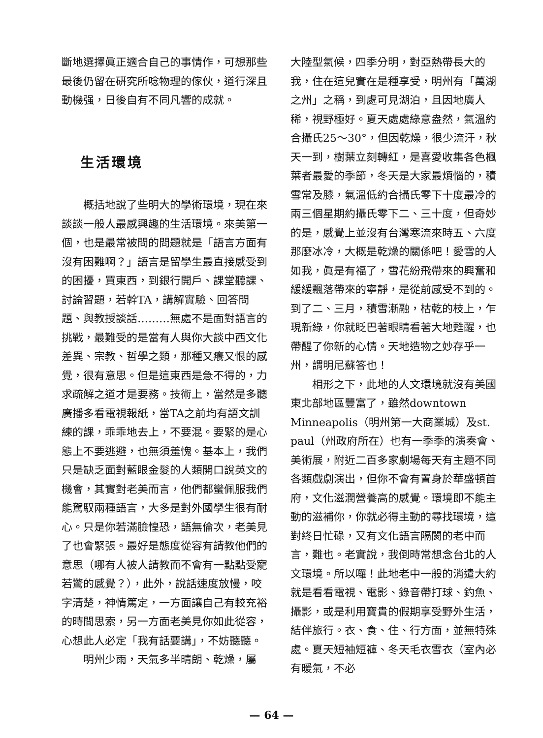斷地選擇眞正適合自己的事情作，可想那些最後仍留在硏究所唸物理的傢伙，道行深且動機强，日後自有不同凡響的成就。
生活環境
概括地說了些明大的學術環境，現在來談談一般人最感興趣的生活環境。來美第一個，也是最常被問的問題就是「語言方面有沒有困難啊？」語言是留學生最直接感受到的困擾，買東西，到銀行開戶、課堂聽課、討論習題，若幹TA，講解實驗、回答問題、與教授談話………無處不是面對語言的挑戰，最難受的是當有人與你大談中西文化差異、宗教、哲學之類，那種又癢又恨的感覺，很有意思。但是這東西是急不得的，力求疏解之道才是要務。技術上，當然是多聽廣播多看電視報紙，當TA之前均有語文訓練的課，乖乖地去上，不要混。要緊的是心態上不要逃避，也無須羞愧。基本上，我們只是缺乏面對藍眼金髮的人類開口說英文的機會，其實對老美而言，他們都蠻佩服我們能駕馭兩種語言，大多是對外國學生很有耐心。只是你若滿臉惶恐，語無倫次，老美見了也會緊張。最好是態度從容有請教他們的意思（哪有人被人請教而不會有一點點受寵若驚的感覺？），此外，說話速度放慢，咬字清楚，神情篤定，一方面讓自己有較充裕的時間思索，另一方面老美見你如此從容，心想此人必定「我有話要講」，不妨聽聽。
明州少雨，天氣多半晴朗、乾燥，屬
大陸型氣候，四季分明，對亞熱帶長大的我，住在這兒實在是種享受，明州有「萬湖之州」之稱，到處可見湖泊，且因地廣人稀，視野極好。夏天處處綠意盎然，氣溫約合攝氏25～30°，但因乾燥，很少流汗，秋天一到，樹葉立刻轉紅，是喜愛收集各色楓葉者最愛的季節，冬天是大家最煩惱的，積雪常及膝，氣溫低約合攝氏零下十度最冷的兩三個星期約攝氏零下二、三十度，但奇妙的是，感覺上並沒有台灣寒流來時五、六度那麼冰冷，大概是乾燥的關係吧！愛雪的人如我，眞是有福了，雪花紛飛帶來的興奮和緩緩飄落帶來的寧靜，是從前感受不到的。到了二、三月，積雪漸融，枯乾的枝上，乍現新綠，你就眨巴著眼睛看著大地甦醒，也帶醒了你新的心情。天地造物之妙存乎一州，謂明尼蘇答也！
相形之下，此地的人文環境就沒有美國東北部地區豐富了，雖然downtown Minneapolis（明州第一大商業城）及st. paul（州政府所在）也有一季季的演奏會、美術展，附近二百多家劇場每天有主題不同各類戲劇演出，但你不會有置身於華盛頓首府，文化滋潤營養高的感覺。環境即不能主動的滋補你，你就必得主動的尋找環境，這對終日忙碌，又有文化語言隔閡的老中而言，難也。老實說，我倒時常想念台北的人文環境。所以囉！此地老中一般的消遣大約就是看看電視、電影、錄音帶打球、釣魚、攝影，或是利用寶貴的假期享受野外生活，結伴旅行。衣、食、住、行方面，並無特殊處。夏天短袖短褲、冬天毛衣雪衣（室內必有暖氣，不必
— 64 —